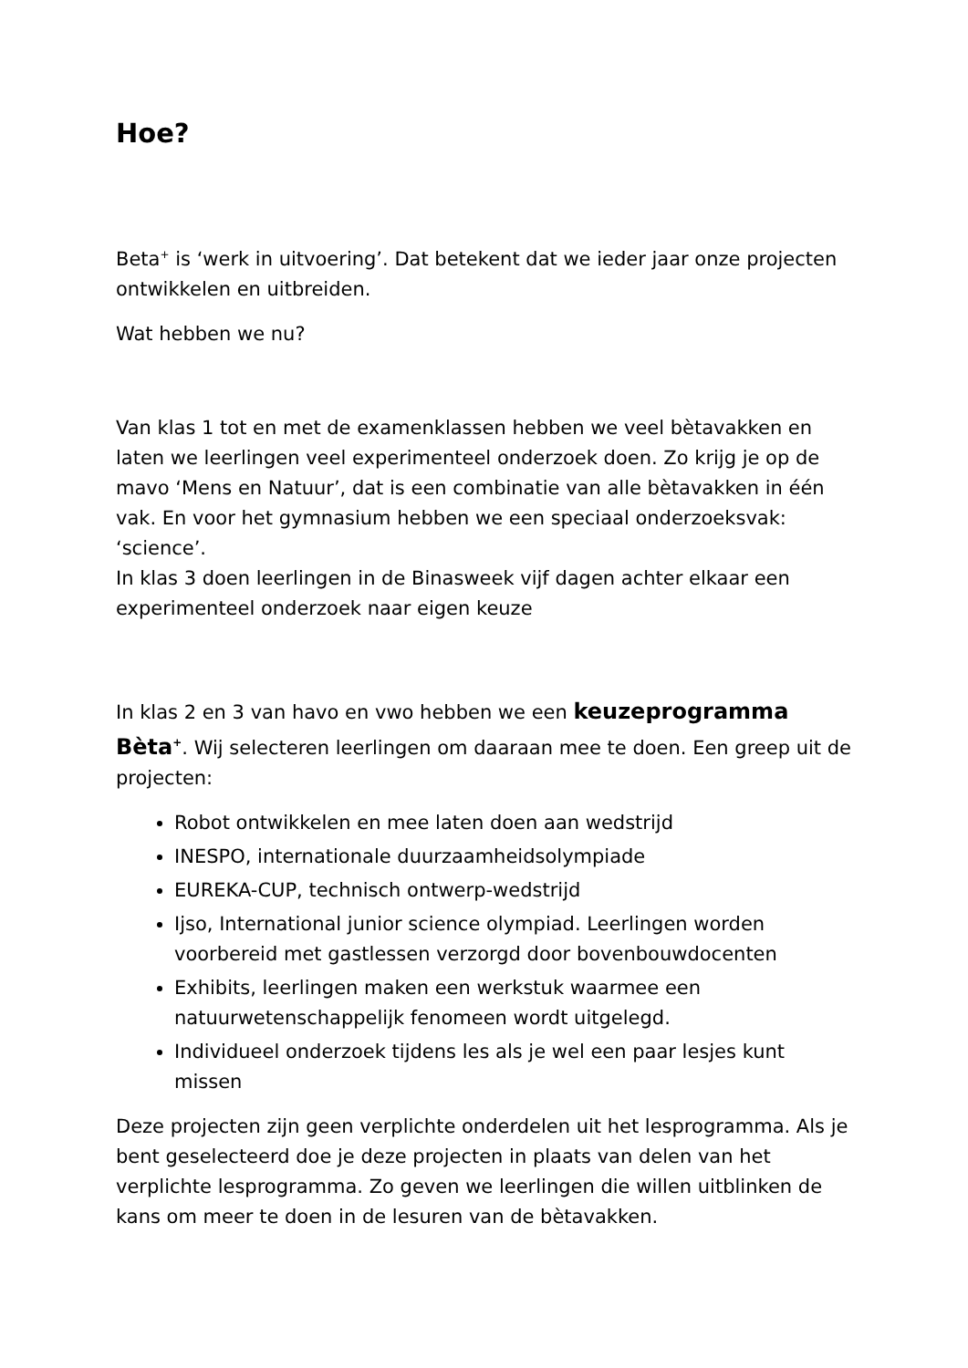Hoe?
Beta<sup>+</sup> is ‘werk in uitvoering’. Dat betekent dat we ieder jaar onze projecten ontwikkelen en uitbreiden.
Wat hebben we nu?
Van klas 1 tot en met de examenklassen hebben we veel bètavakken en laten we leerlingen veel experimenteel onderzoek doen. Zo krijg je op de mavo ‘Mens en Natuur’, dat is een combinatie van alle bètavakken in één vak. En voor het gymnasium hebben we een speciaal onderzoeksvak: ‘science’.
In klas 3 doen leerlingen in de Binasweek vijf dagen achter elkaar een experimenteel onderzoek naar eigen keuze
In klas 2 en 3 van havo en vwo hebben we een keuzeprogramma Bèta<sup>+</sup>. Wij selecteren leerlingen om daaraan mee te doen. Een greep uit de projecten:
Robot ontwikkelen en mee laten doen aan wedstrijd
INESPO, internationale duurzaamheidsolympiade
EUREKA-CUP, technisch ontwerp-wedstrijd
Ijso, International junior science olympiad. Leerlingen worden voorbereid met gastlessen verzorgd door bovenbouwdocenten
Exhibits, leerlingen maken een werkstuk waarmee een natuurwetenschappelijk fenomeen wordt uitgelegd.
Individueel onderzoek tijdens les als je wel een paar lesjes kunt missen
Deze projecten zijn geen verplichte onderdelen uit het lesprogramma. Als je bent geselecteerd doe je deze projecten in plaats van delen van het verplichte lesprogramma. Zo geven we leerlingen die willen uitblinken de kans om meer te doen in de lesuren van de bètavakken.